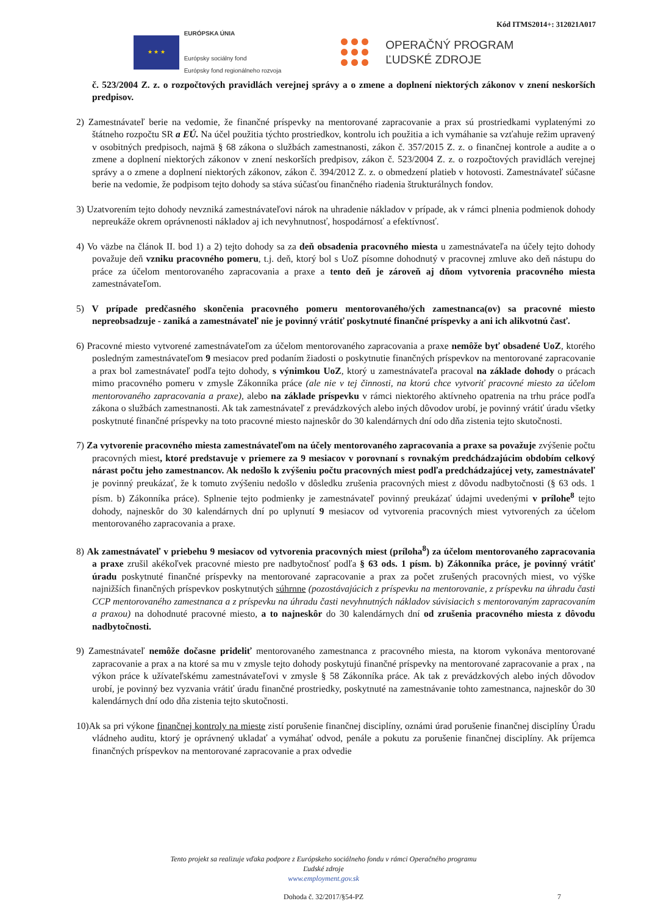Kód ITMS2014+: 312021A017
★ ★ ★
EURÓPSKA ÚNIA
Európsky sociálny fond
Európsky fond regionálneho rozvoja
OPERAČNÝ PROGRAM
ĽUDSKÉ ZDROJE
č. 523/2004 Z. z. o rozpočtových pravidlách verejnej správy a o zmene a doplnení niektorých zákonov v znení neskorších predpisov.
2) Zamestnávateľ berie na vedomie, že finančné príspevky na mentorované zapracovanie a prax sú prostriedkami vyplatenými zo štátneho rozpočtu SR a EÚ. Na účel použitia týchto prostriedkov, kontrolu ich použitia a ich vymáhanie sa vzťahuje režim upravený v osobitných predpisoch, najmä § 68 zákona o službách zamestnanosti, zákon č. 357/2015 Z. z. o finančnej kontrole a audite a o zmene a doplnení niektorých zákonov v znení neskorších predpisov, zákon č. 523/2004 Z. z. o rozpočtových pravidlách verejnej správy a o zmene a doplnení niektorých zákonov, zákon č. 394/2012 Z. z. o obmedzení platieb v hotovosti. Zamestnávateľ súčasne berie na vedomie, že podpisom tejto dohody sa stáva súčasťou finančného riadenia štrukturálnych fondov.
3) Uzatvorením tejto dohody nevzniká zamestnávateľovi nárok na uhradenie nákladov v prípade, ak v rámci plnenia podmienok dohody nepreukáže okrem oprávnenosti nákladov aj ich nevyhnutnosť, hospodárnosť a efektívnosť.
4) Vo väzbe na článok II. bod 1) a 2) tejto dohody sa za deň obsadenia pracovného miesta u zamestnávateľa na účely tejto dohody považuje deň vzniku pracovného pomeru, t.j. deň, ktorý bol s UoZ písomne dohodnutý v pracovnej zmluve ako deň nástupu do práce za účelom mentorovaného zapracovania a praxe a tento deň je zároveň aj dňom vytvorenia pracovného miesta zamestnávateľom.
5) V prípade predčasného skončenia pracovného pomeru mentorovaného/ých zamestnanca(ov) sa pracovné miesto nepreobsadzuje - zaniká a zamestnávateľ nie je povinný vrátiť poskytnuté finančné príspevky a ani ich alikvotnú časť.
6) Pracovné miesto vytvorené zamestnávateľom za účelom mentorovaného zapracovania a praxe nemôže byť obsadené UoZ, ktorého posledným zamestnávateľom 9 mesiacov pred podaním žiadosti o poskytnutie finančných príspevkov na mentorované zapracovanie a prax bol zamestnávateľ podľa tejto dohody, s výnimkou UoZ, ktorý u zamestnávateľa pracoval na základe dohody o prácach mimo pracovného pomeru v zmysle Zákonníka práce (ale nie v tej činnosti, na ktorú chce vytvoriť pracovné miesto za účelom mentorovaného zapracovania a praxe), alebo na základe príspevku v rámci niektorého aktívneho opatrenia na trhu práce podľa zákona o službách zamestnanosti. Ak tak zamestnávateľ z prevádzkových alebo iných dôvodov urobí, je povinný vrátiť úradu všetky poskytnuté finančné príspevky na toto pracovné miesto najneskôr do 30 kalendárnych dní odo dňa zistenia tejto skutočnosti.
7) Za vytvorenie pracovného miesta zamestnávateľom na účely mentorovaného zapracovania a praxe sa považuje zvýšenie počtu pracovných miest, ktoré predstavuje v priemere za 9 mesiacov v porovnaní s rovnakým predchádzajúcim obdobím celkový nárast počtu jeho zamestnancov. Ak nedošlo k zvýšeniu počtu pracovných miest podľa predchádzajúcej vety, zamestnávateľ je povinný preukázať, že k tomuto zvýšeniu nedošlo v dôsledku zrušenia pracovných miest z dôvodu nadbytočnosti (§ 63 ods. 1 písm. b) Zákonníka práce). Splnenie tejto podmienky je zamestnávateľ povinný preukázať údajmi uvedenými v prílohe<sup>8</sup> tejto dohody, najneskôr do 30 kalendárnych dní po uplynutí 9 mesiacov od vytvorenia pracovných miest vytvorených za účelom mentorovaného zapracovania a praxe.
8) Ak zamestnávateľ v priebehu 9 mesiacov od vytvorenia pracovných miest (príloha<sup>8</sup>) za účelom mentorovaného zapracovania a praxe zrušil akékoľvek pracovné miesto pre nadbytočnosť podľa § 63 ods. 1 písm. b) Zákonníka práce, je povinný vrátiť úradu poskytnuté finančné príspevky na mentorované zapracovanie a prax za počet zrušených pracovných miest, vo výške najnižších finančných príspevkov poskytnutých súhrnne (pozostávajúcich z príspevku na mentorovanie, z príspevku na úhradu časti CCP mentorovaného zamestnanca a z príspevku na úhradu časti nevyhnutných nákladov súvisiacich s mentorovaným zapracovaním a praxou) na dohodnuté pracovné miesto, a to najneskôr do 30 kalendárnych dní od zrušenia pracovného miesta z dôvodu nadbytočnosti.
9) Zamestnávateľ nemôže dočasne prideliť mentorovaného zamestnanca z pracovného miesta, na ktorom vykonáva mentorované zapracovanie a prax a na ktoré sa mu v zmysle tejto dohody poskytujú finančné príspevky na mentorované zapracovanie a prax , na výkon práce k užívateľskému zamestnávateľovi v zmysle § 58 Zákonníka práce. Ak tak z prevádzkových alebo iných dôvodov urobí, je povinný bez vyzvania vrátiť úradu finančné prostriedky, poskytnuté na zamestnávanie tohto zamestnanca, najneskôr do 30 kalendárnych dní odo dňa zistenia tejto skutočnosti.
10)Ak sa pri výkone finančnej kontroly na mieste zistí porušenie finančnej disciplíny, oznámi úrad porušenie finančnej disciplíny Úradu vládneho auditu, ktorý je oprávnený ukladať a vymáhať odvod, penále a pokutu za porušenie finančnej disciplíny. Ak príjemca finančných príspevkov na mentorované zapracovanie a prax odvedie
Tento projekt sa realizuje vďaka podpore z Európskeho sociálneho fondu v rámci Operačného programu
Ľudské zdroje
www.employment.gov.sk
Dohoda č. 32/2017/§54-PZ 7